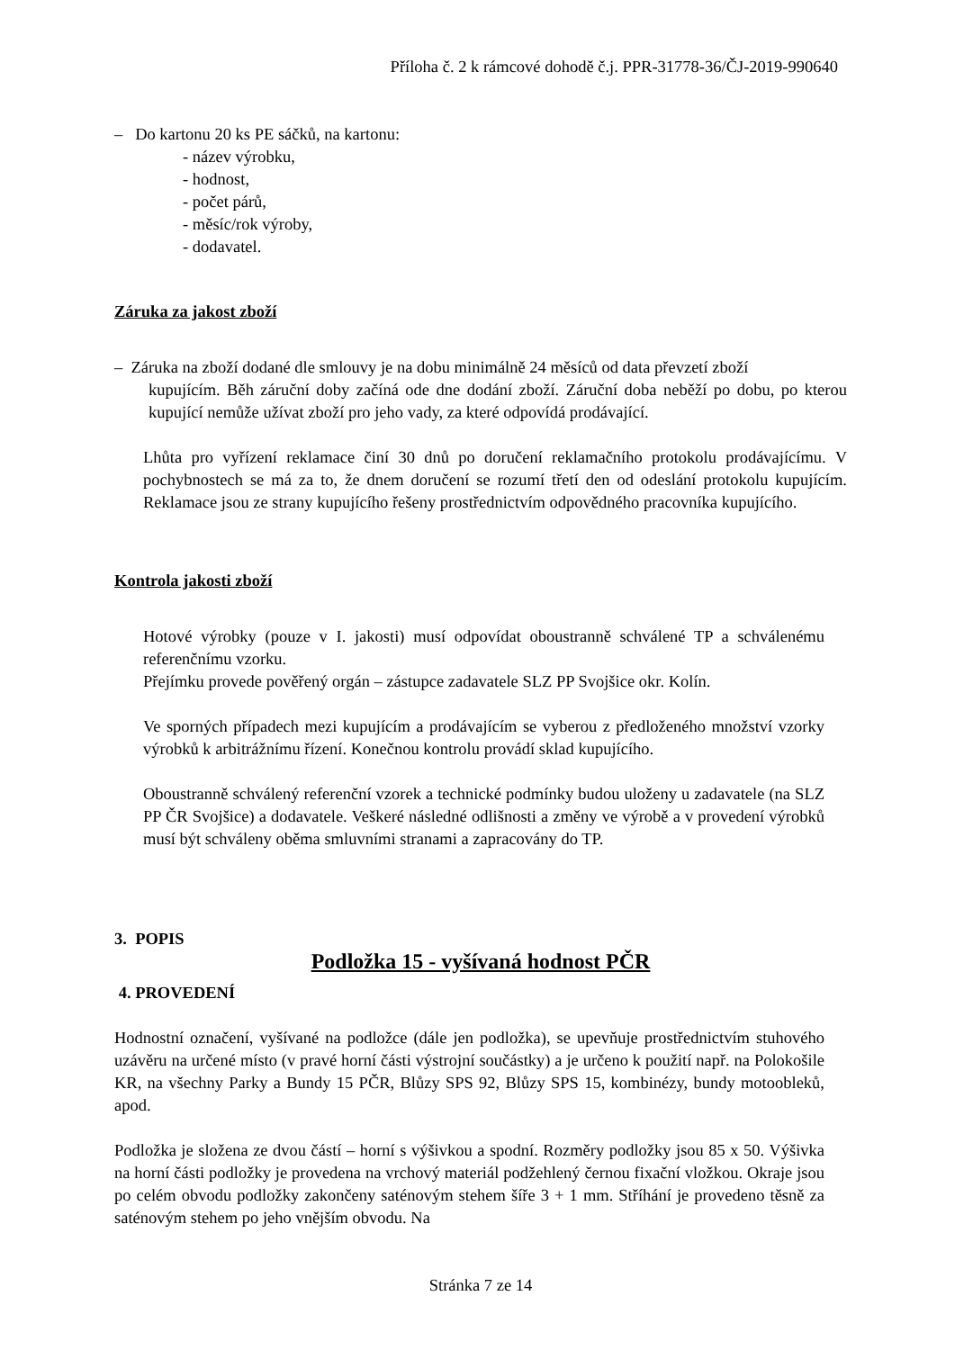Příloha č. 2 k rámcové dohodě č.j. PPR-31778-36/ČJ-2019-990640
– Do kartonu 20 ks PE sáčků, na kartonu:
- název výrobku,
- hodnost,
- počet párů,
- měsíc/rok výroby,
- dodavatel.
Záruka za jakost zboží
– Záruka na zboží dodané dle smlouvy je na dobu minimálně 24 měsíců od data převzetí zboží
kupujícím. Běh záruční doby začíná ode dne dodání zboží. Záruční doba neběží po dobu, po kterou kupující nemůže užívat zboží pro jeho vady, za které odpovídá prodávající.
Lhůta pro vyřízení reklamace činí 30 dnů po doručení reklamačního protokolu prodávajícímu. V pochybnostech se má za to, že dnem doručení se rozumí třetí den od odeslání protokolu kupujícím. Reklamace jsou ze strany kupujícího řešeny prostřednictvím odpovědného pracovníka kupujícího.
Kontrola jakosti zboží
Hotové výrobky (pouze v I. jakosti) musí odpovídat oboustranně schválené TP a schválenému referenčnímu vzorku.
Přejímku provede pověřený orgán – zástupce zadavatele SLZ PP Svojšice okr. Kolín.
Ve sporných případech mezi kupujícím a prodávajícím se vyberou z předloženého množství vzorky výrobků k arbitrážnímu řízení. Konečnou kontrolu provádí sklad kupujícího.
Oboustranně schválený referenční vzorek a technické podmínky budou uloženy u zadavatele (na SLZ PP ČR Svojšice) a dodavatele. Veškeré následné odlišnosti a změny ve výrobě a v provedení výrobků musí být schváleny oběma smluvními stranami a zapracovány do TP.
3. POPIS
Podložka 15 - vyšívaná hodnost PČR
4. PROVEDENÍ
Hodnostní označení, vyšívané na podložce (dále jen podložka), se upevňuje prostřednictvím stuhového uzávěru na určené místo (v pravé horní části výstrojní součástky) a je určeno k použití např. na Polokošile KR, na všechny Parky a Bundy 15 PČR, Blůzy SPS 92, Blůzy SPS 15, kombinézy, bundy motoobleků, apod.
Podložka je složena ze dvou částí – horní s výšivkou a spodní. Rozměry podložky jsou 85 x 50. Výšivka na horní části podložky je provedena na vrchový materiál podžehlený černou fixační vložkou. Okraje jsou po celém obvodu podložky zakončeny saténovým stehem šíře 3 + 1 mm. Stříhání je provedeno těsně za saténovým stehem po jeho vnějším obvodu. Na
Stránka 7 ze 14